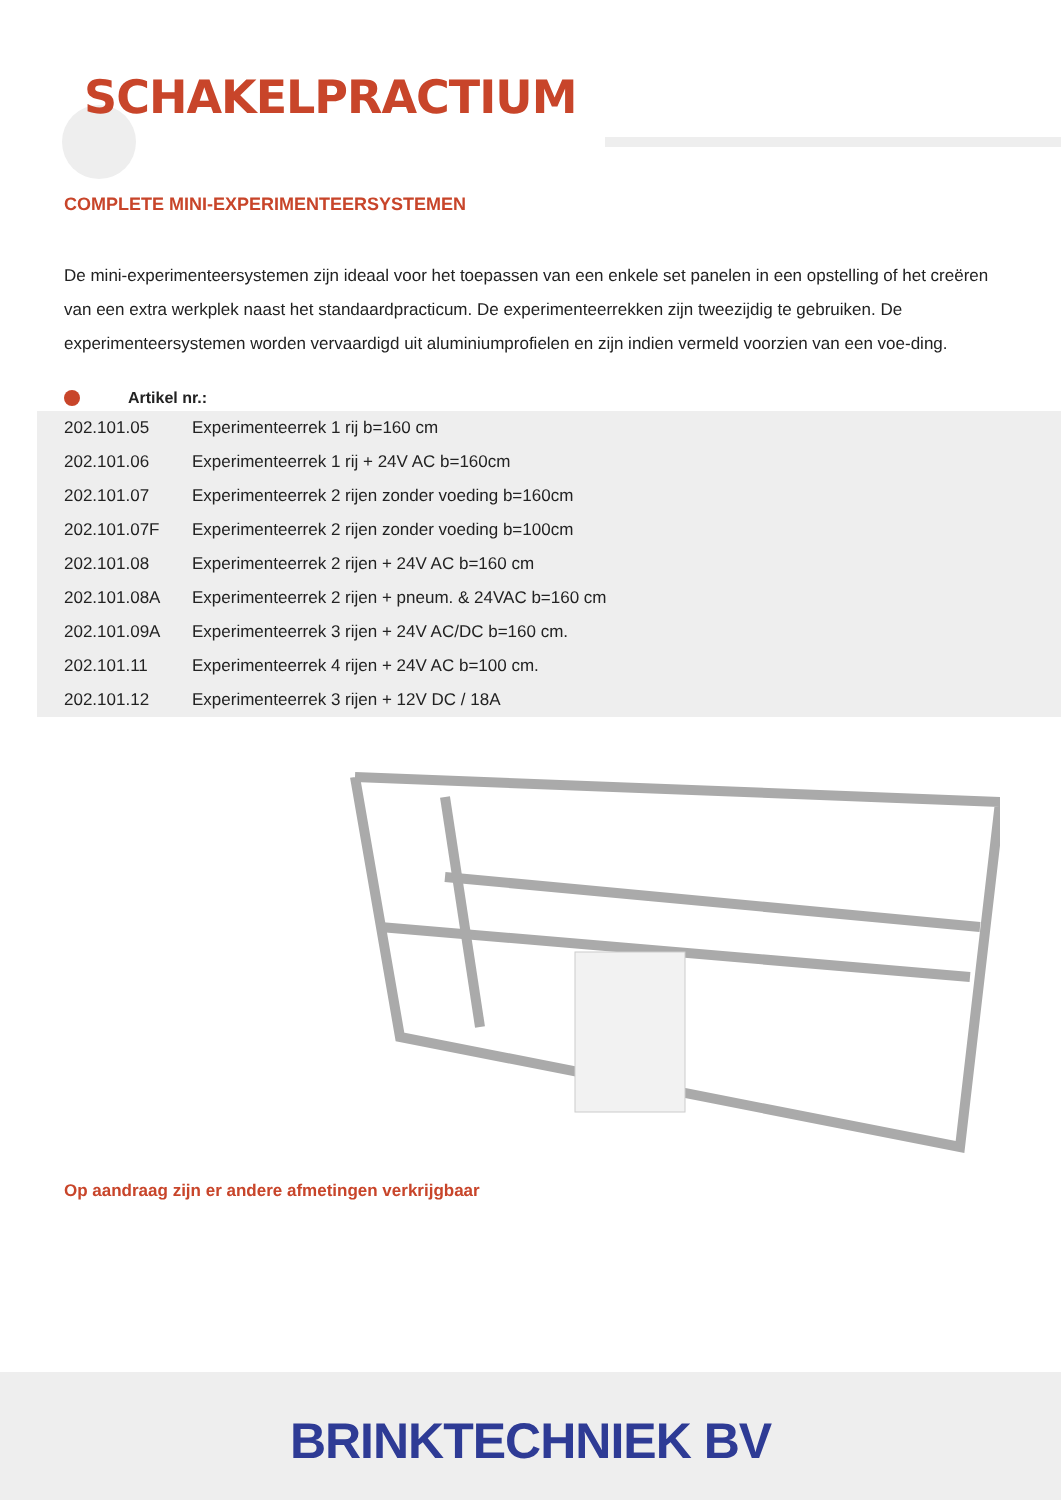SCHAKELPRACTIUM
COMPLETE MINI-EXPERIMENTEERSYSTEMEN
De mini-experimenteersystemen zijn ideaal voor het toepassen van een enkele set panelen in een opstelling of het creëren van een extra werkplek naast het standaardpracticum. De experimenteerrekken zijn tweezijdig te gebruiken. De experimenteersystemen worden vervaardigd uit aluminiumprofielen en zijn indien vermeld voorzien van een voe-ding.
Artikel nr.:
| 202.101.05 | Experimenteerrek 1 rij b=160 cm |
| 202.101.06 | Experimenteerrek 1 rij + 24V AC b=160cm |
| 202.101.07 | Experimenteerrek 2 rijen zonder voeding b=160cm |
| 202.101.07F | Experimenteerrek 2 rijen zonder voeding b=100cm |
| 202.101.08 | Experimenteerrek 2 rijen + 24V AC b=160 cm |
| 202.101.08A | Experimenteerrek 2 rijen + pneum. & 24VAC b=160 cm |
| 202.101.09A | Experimenteerrek 3 rijen + 24V AC/DC b=160 cm. |
| 202.101.11 | Experimenteerrek 4 rijen + 24V AC b=100 cm. |
| 202.101.12 | Experimenteerrek 3 rijen + 12V DC / 18A |
Op aandraag zijn er andere afmetingen verkrijgbaar
BRINKTECHNIEK BV